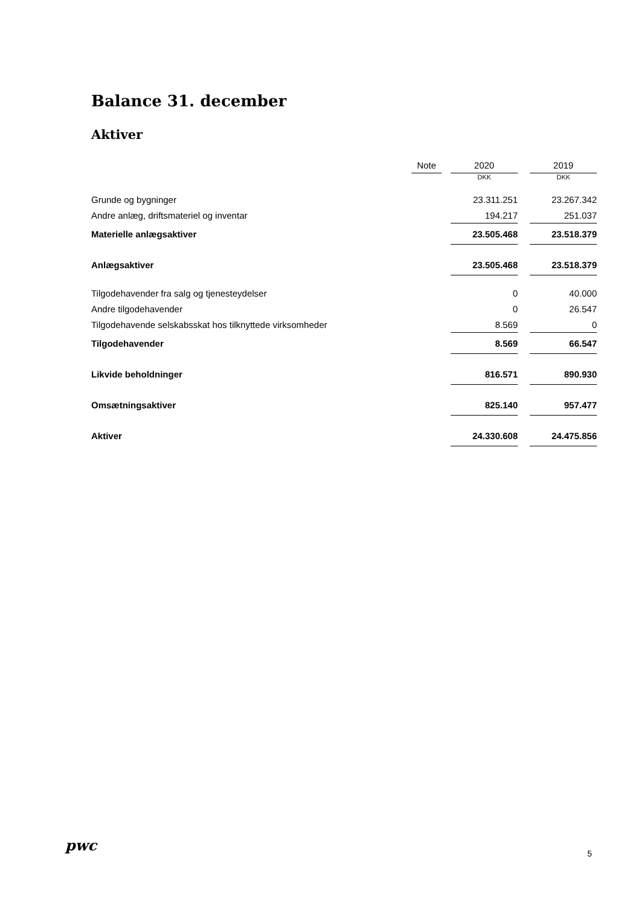Balance 31. december
Aktiver
| | Note | | 2020 | | 2019 |
| --- | --- | --- | --- | --- | --- |
| | | | DKK | | DKK |
| Grunde og bygninger | | | 23.311.251 | | 23.267.342 |
| Andre anlæg, driftsmateriel og inventar | | | 194.217 | | 251.037 |
| Materielle anlægsaktiver | | | 23.505.468 | | 23.518.379 |
| Anlægsaktiver | | | 23.505.468 | | 23.518.379 |
| Tilgodehavender fra salg og tjenesteydelser | | | 0 | | 40.000 |
| Andre tilgodehavender | | | 0 | | 26.547 |
| Tilgodehavende selskabsskat hos tilknyttede virksomheder | | | 8.569 | | 0 |
| Tilgodehavender | | | 8.569 | | 66.547 |
| Likvide beholdninger | | | 816.571 | | 890.930 |
| Omsætningsaktiver | | | 825.140 | | 957.477 |
| Aktiver | | | 24.330.608 | | 24.475.856 |
pwc 5